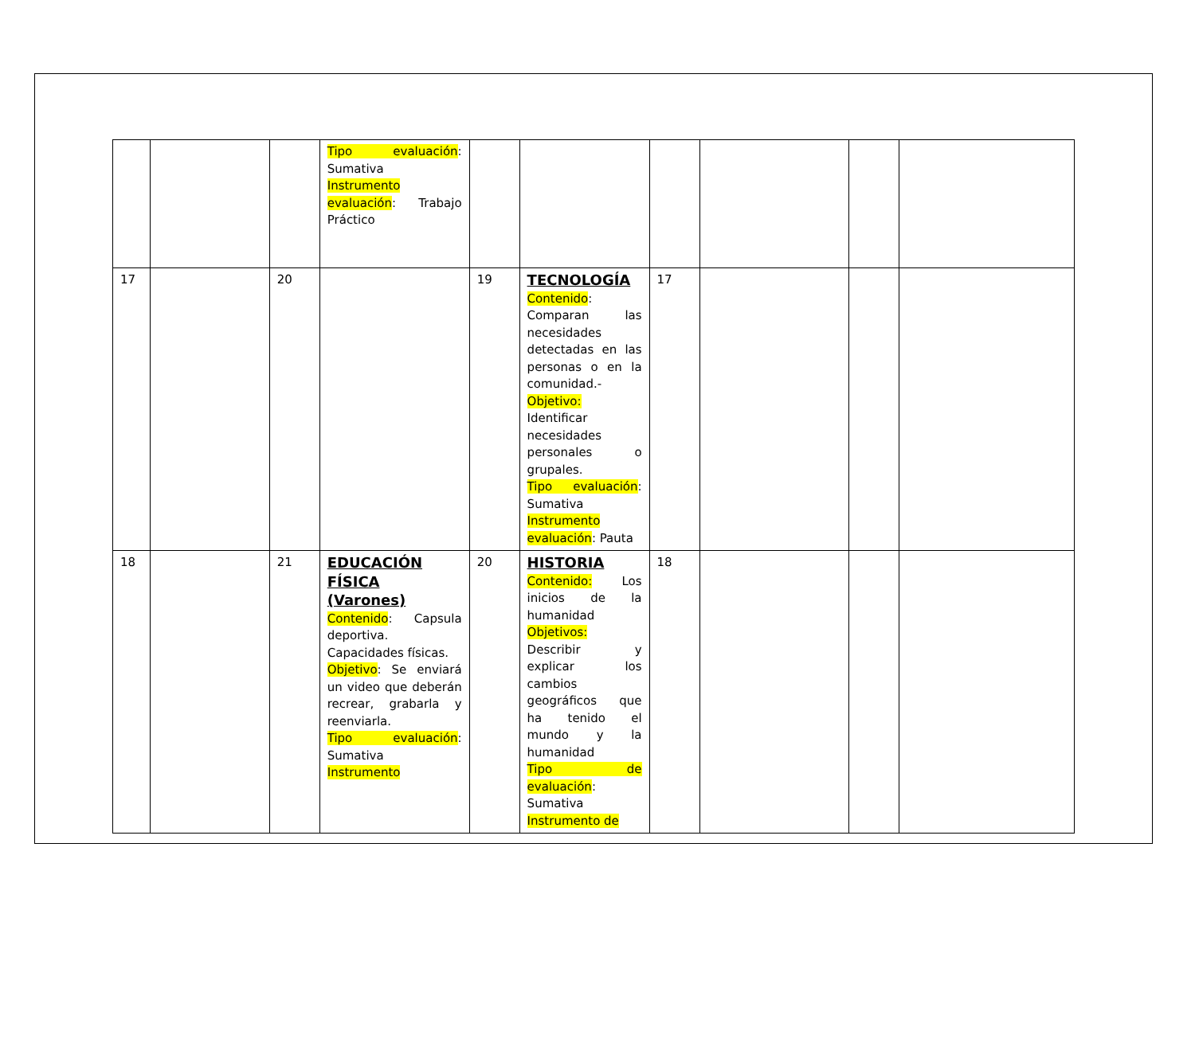| | | | Tipo evaluación : Sumativa Instrumento evaluación : Trabajo Práctico | | | | | | |
| 17 | | 20 | | 19 | TECNOLOGÍA Contenido : Comparan las necesidades detectadas en las personas o en la comunidad.- Objetivo: Identificar necesidades personales o grupales. Tipo evaluación : Sumativa Instrumento evaluación : Pauta | 17 | | | |
| 18 | | 21 | EDUCACIÓN FÍSICA (Varones) Contenido : Capsula deportiva. Capacidades físicas. Objetivo : Se enviará un video que deberán recrear, grabarla y reenviarla. Tipo evaluación : Sumativa Instrumento | 20 | HISTORIA Contenido: Los inicios de la humanidad Objetivos: Describir y explicar los cambios geográficos que ha tenido el mundo y la humanidad Tipo de evaluación : Sumativa Instrumento de | 18 | | | |